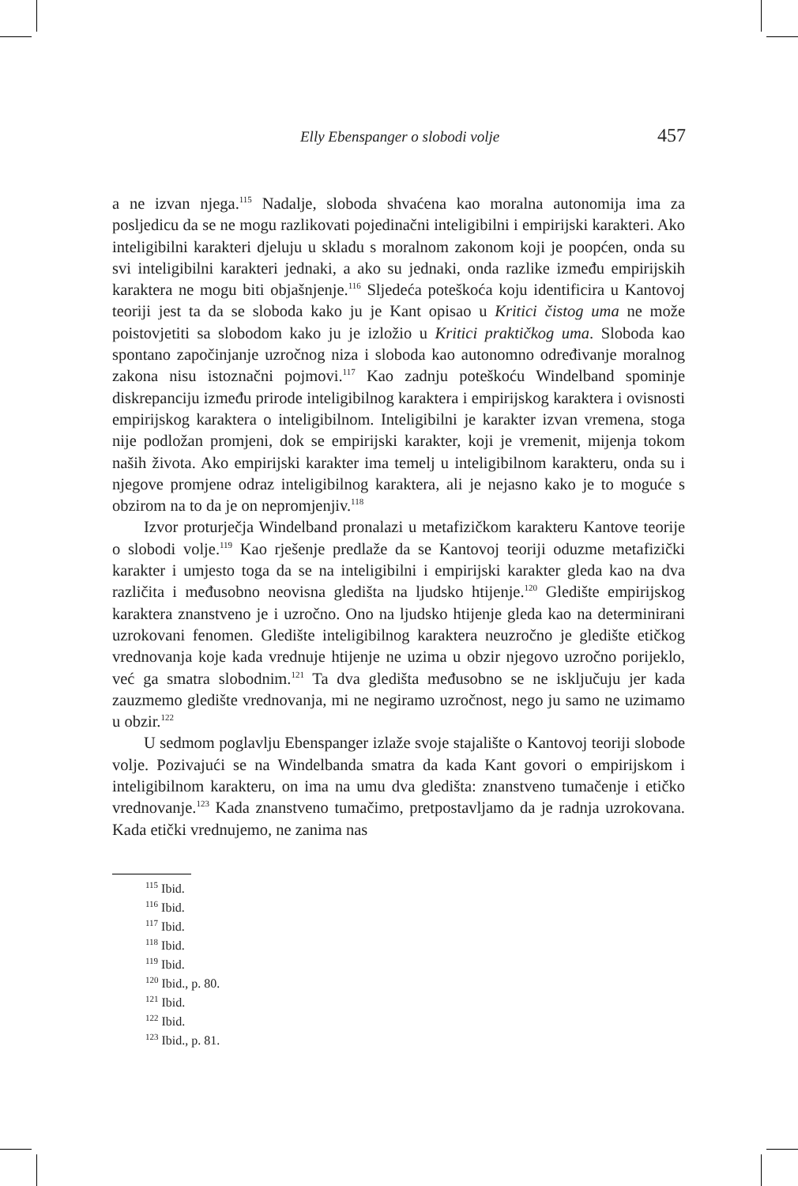Elly Ebenspanger o slobodi volje 457
a ne izvan njega.<sup>115</sup> Nadalje, sloboda shvaćena kao moralna autonomija ima za posljedicu da se ne mogu razlikovati pojedinačni inteligibilni i empirijski karakteri. Ako inteligibilni karakteri djeluju u skladu s moralnom zakonom koji je poopćen, onda su svi inteligibilni karakteri jednaki, a ako su jednaki, onda razlike između empirijskih karaktera ne mogu biti objašnjenje.<sup>116</sup> Sljedeća poteškoća koju identificira u Kantovoj teoriji jest ta da se sloboda kako ju je Kant opisao u Kritici čistog uma ne može poistovjetiti sa slobodom kako ju je izložio u Kritici praktičkog uma. Sloboda kao spontano započinjanje uzročnog niza i sloboda kao autonomno određivanje moralnog zakona nisu istoznačni pojmovi.<sup>117</sup> Kao zadnju poteškoću Windelband spominje diskrepanciju između prirode inteligibilnog karaktera i empirijskog karaktera i ovisnosti empirijskog karaktera o inteligibilnom. Inteligibilni je karakter izvan vremena, stoga nije podložan promjeni, dok se empirijski karakter, koji je vremenit, mijenja tokom naših života. Ako empirijski karakter ima temelj u inteligibilnom karakteru, onda su i njegove promjene odraz inteligibilnog karaktera, ali je nejasno kako je to moguće s obzirom na to da je on nepromjenjiv.<sup>118</sup>
Izvor proturječja Windelband pronalazi u metafizičkom karakteru Kantove teorije o slobodi volje.<sup>119</sup> Kao rješenje predlaže da se Kantovoj teoriji oduzme metafizički karakter i umjesto toga da se na inteligibilni i empirijski karakter gleda kao na dva različita i međusobno neovisna gledišta na ljudsko htijenje.<sup>120</sup> Gledište empirijskog karaktera znanstveno je i uzročno. Ono na ljudsko htijenje gleda kao na determinirani uzrokovani fenomen. Gledište inteligibilnog karaktera neuzročno je gledište etičkog vrednovanja koje kada vrednuje htijenje ne uzima u obzir njegovo uzročno porijeklo, već ga smatra slobodnim.<sup>121</sup> Ta dva gledišta međusobno se ne isključuju jer kada zauzmemo gledište vrednovanja, mi ne negiramo uzročnost, nego ju samo ne uzimamo u obzir.<sup>122</sup>
U sedmom poglavlju Ebenspanger izlaže svoje stajalište o Kantovoj teoriji slobode volje. Pozivajući se na Windelbanda smatra da kada Kant govori o empirijskom i inteligibilnom karakteru, on ima na umu dva gledišta: znanstveno tumačenje i etičko vrednovanje.<sup>123</sup> Kada znanstveno tumačimo, pretpostavljamo da je radnja uzrokovana. Kada etički vrednujemo, ne zanima nas
<sup>115</sup> Ibid.
<sup>116</sup> Ibid.
<sup>117</sup> Ibid.
<sup>118</sup> Ibid.
<sup>119</sup> Ibid.
<sup>120</sup> Ibid., p. 80.
<sup>121</sup> Ibid.
<sup>122</sup> Ibid.
<sup>123</sup> Ibid., p. 81.